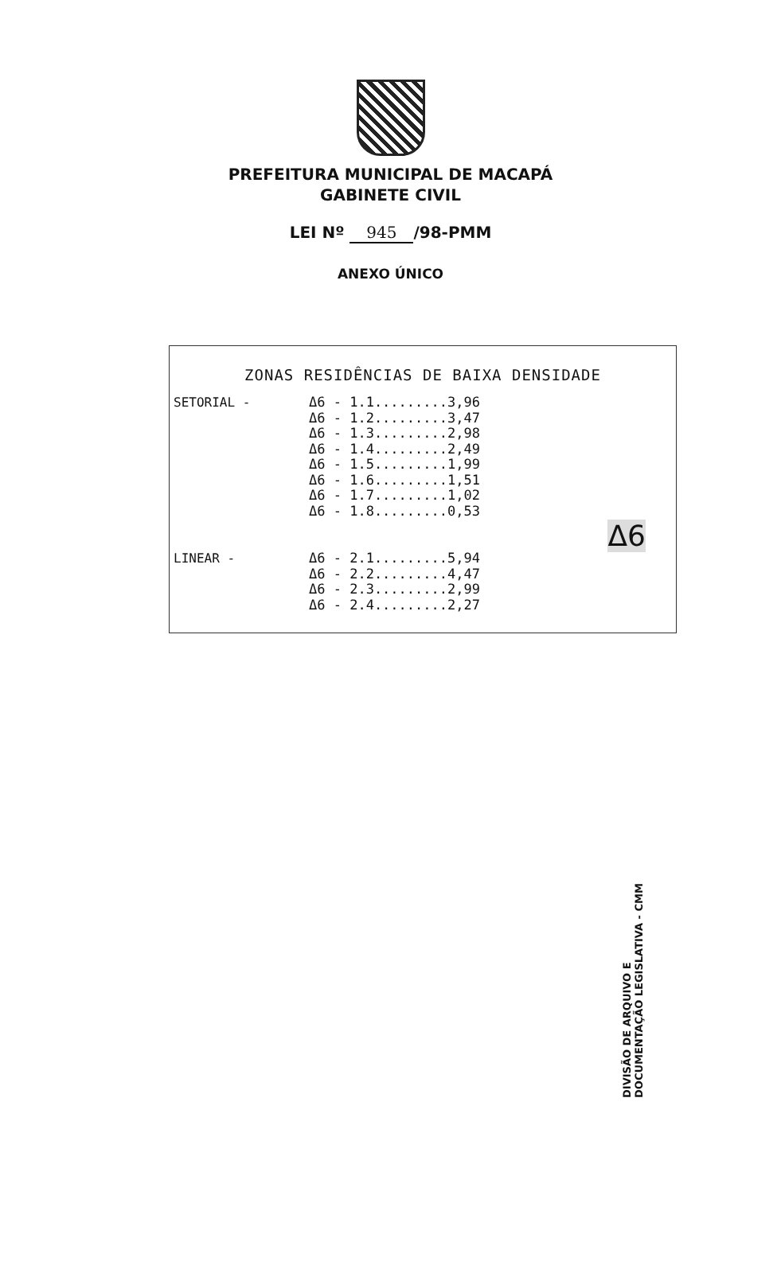PREFEITURA MUNICIPAL DE MACAPÁ
GABINETE CIVIL
LEI Nº 945 /98-PMM
ANEXO ÚNICO
ZONAS RESIDÊNCIAS DE BAIXA DENSIDADE
SETORIAL -
Δ6 - 1.1.........3,96
Δ6 - 1.2.........3,47
Δ6 - 1.3.........2,98
Δ6 - 1.4.........2,49
Δ6 - 1.5.........1,99
Δ6 - 1.6.........1,51
Δ6 - 1.7.........1,02
Δ6 - 1.8.........0,53
Δ6
LINEAR -
Δ6 - 2.1.........5,94
Δ6 - 2.2.........4,47
Δ6 - 2.3.........2,99
Δ6 - 2.4.........2,27
DIVISÃO DE ARQUIVO E
DOCUMENTAÇÃO LEGISLATIVA - CMM